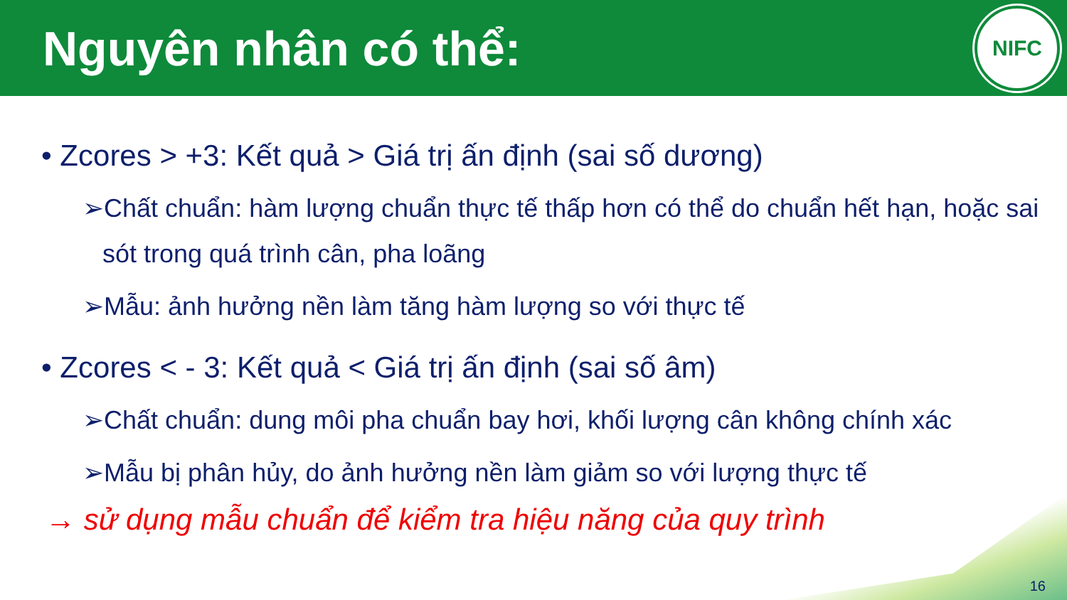Nguyên nhân có thể:
NIFC
• Zcores > +3: Kết quả > Giá trị ấn định (sai số dương)
➢Chất chuẩn: hàm lượng chuẩn thực tế thấp hơn có thể do chuẩn hết hạn, hoặc sai sót trong quá trình cân, pha loãng
➢Mẫu: ảnh hưởng nền làm tăng hàm lượng so với thực tế
• Zcores < - 3: Kết quả < Giá trị ấn định (sai số âm)
➢Chất chuẩn: dung môi pha chuẩn bay hơi, khối lượng cân không chính xác
➢Mẫu bị phân hủy, do ảnh hưởng nền làm giảm so với lượng thực tế
→ sử dụng mẫu chuẩn để kiểm tra hiệu năng của quy trình
16